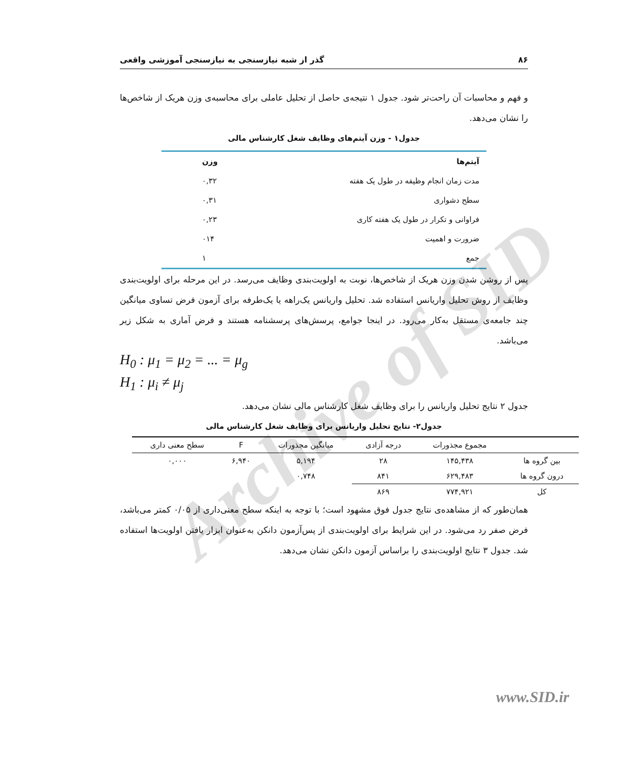گذر از شبه نیازسنجی به نیازسنجی آموزشی واقعی ۸۶
و فهم و محاسبات آن راحت‌تر شود. جدول ۱ نتیجه‌ی حاصل از تحلیل عاملی برای محاسبه‌ی وزن هریک از شاخص‌ها را نشان می‌دهد.
جدول۱ - وزن آیتم‌های وظایف شغل کارشناس مالی
| آیتم‌ها | وزن |
| --- | --- |
| مدت زمان انجام وظیفه در طول یک هفته | ۰,۳۲ |
| سطح دشواری | ۰,۳۱ |
| فراوانی و تکرار در طول یک هفته کاری | ۰,۲۳ |
| ضرورت و اهمیت | ۰۱۴ |
| جمع | ۱ |
پس از روشن شدن وزن هریک از شاخص‌ها، نوبت به اولویت‌بندی وظایف می‌رسد. در این مرحله برای اولویت‌بندی وظایف از روش تحلیل واریانس استفاده شد. تحلیل واریانس یک‌راهه یا یک‌طرفه برای آزمون فرض تساوی میانگین چند جامعه‌ی مستقل به‌کار می‌رود. در اینجا جوامع، پرسش‌های پرسشنامه هستند و فرض آماری به شکل زیر می‌باشد.
H<sub>0</sub> : μ<sub>1</sub> = μ<sub>2</sub> = ... = μ<sub>g</sub>
H<sub>1</sub> : μ<sub>i</sub> ≠ μ<sub>j</sub>
جدول ۲ نتایج تحلیل واریانس را برای وظایف شغل کارشناس مالی نشان می‌دهد.
جدول۲- نتایج تحلیل واریانس برای وظایف شغل کارشناس مالی
| | مجموع مجذورات | درجه آزادی | میانگین مجذورات | F | سطح معنی داری |
| --- | --- | --- | --- | --- | --- |
| بین گروه ها | ۱۴۵,۴۳۸ | ۲۸ | ۵,۱۹۴ | ۶,۹۴۰ | ۰,۰۰۰ |
| درون گروه ها | ۶۲۹,۴۸۳ | ۸۴۱ | ۰,۷۴۸ | | |
| کل | ۷۷۴,۹۲۱ | ۸۶۹ | | | |
همان‌طور که از مشاهده‌ی نتایج جدول فوق مشهود است؛ با توجه به اینکه سطح معنی‌داری از ۰/۰۵ کمتر می‌باشد، فرض صفر رد می‌شود. در این شرایط برای اولویت‌بندی از پس‌آزمون دانکن به‌عنوان ابزار یافتن اولویت‌ها استفاده شد. جدول ۳ نتایج اولویت‌بندی را براساس آزمون دانکن نشان می‌دهد.
Archive of SID
www.SID.ir